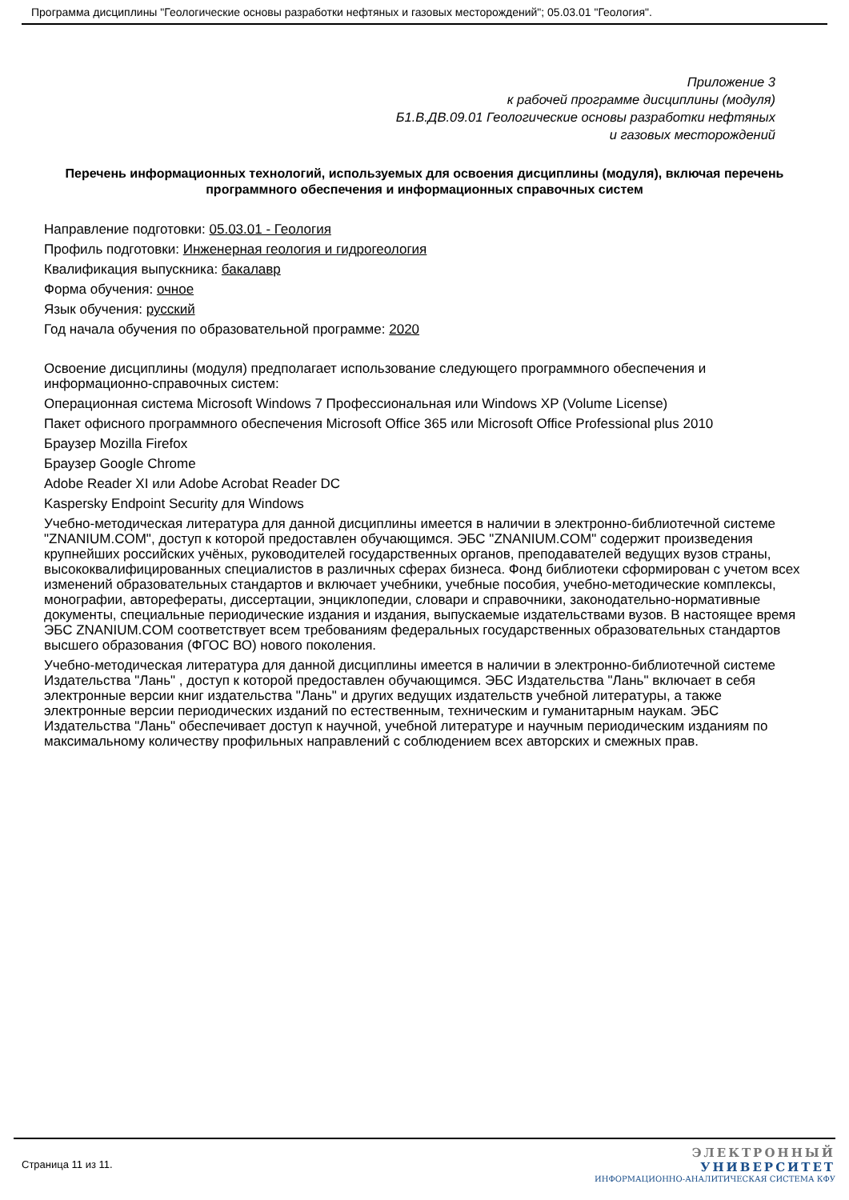Программа дисциплины "Геологические основы разработки нефтяных и газовых месторождений"; 05.03.01 "Геология".
Приложение 3
к рабочей программе дисциплины (модуля)
Б1.В.ДВ.09.01 Геологические основы разработки нефтяных
и газовых месторождений
Перечень информационных технологий, используемых для освоения дисциплины (модуля), включая перечень программного обеспечения и информационных справочных систем
Направление подготовки: 05.03.01 - Геология
Профиль подготовки: Инженерная геология и гидрогеология
Квалификация выпускника: бакалавр
Форма обучения: очное
Язык обучения: русский
Год начала обучения по образовательной программе: 2020
Освоение дисциплины (модуля) предполагает использование следующего программного обеспечения и информационно-справочных систем:
Операционная система Microsoft Windows 7 Профессиональная или Windows XP (Volume License)
Пакет офисного программного обеспечения Microsoft Office 365 или Microsoft Office Professional plus 2010
Браузер Mozilla Firefox
Браузер Google Chrome
Adobe Reader XI или Adobe Acrobat Reader DC
Kaspersky Endpoint Security для Windows
Учебно-методическая литература для данной дисциплины имеется в наличии в электронно-библиотечной системе "ZNANIUM.COM", доступ к которой предоставлен обучающимся. ЭБС "ZNANIUM.COM" содержит произведения крупнейших российских учёных, руководителей государственных органов, преподавателей ведущих вузов страны, высококвалифицированных специалистов в различных сферах бизнеса. Фонд библиотеки сформирован с учетом всех изменений образовательных стандартов и включает учебники, учебные пособия, учебно-методические комплексы, монографии, авторефераты, диссертации, энциклопедии, словари и справочники, законодательно-нормативные документы, специальные периодические издания и издания, выпускаемые издательствами вузов. В настоящее время ЭБС ZNANIUM.COM соответствует всем требованиям федеральных государственных образовательных стандартов высшего образования (ФГОС ВО) нового поколения.
Учебно-методическая литература для данной дисциплины имеется в наличии в электронно-библиотечной системе Издательства "Лань" , доступ к которой предоставлен обучающимся. ЭБС Издательства "Лань" включает в себя электронные версии книг издательства "Лань" и других ведущих издательств учебной литературы, а также электронные версии периодических изданий по естественным, техническим и гуманитарным наукам. ЭБС Издательства "Лань" обеспечивает доступ к научной, учебной литературе и научным периодическим изданиям по максимальному количеству профильных направлений с соблюдением всех авторских и смежных прав.
Страница 11 из 11.
ЭЛЕКТРОННЫЙ
УНИВЕРСИТЕТ
ИНФОРМАЦИОННО-АНАЛИТИЧЕСКАЯ СИСТЕМА КФУ